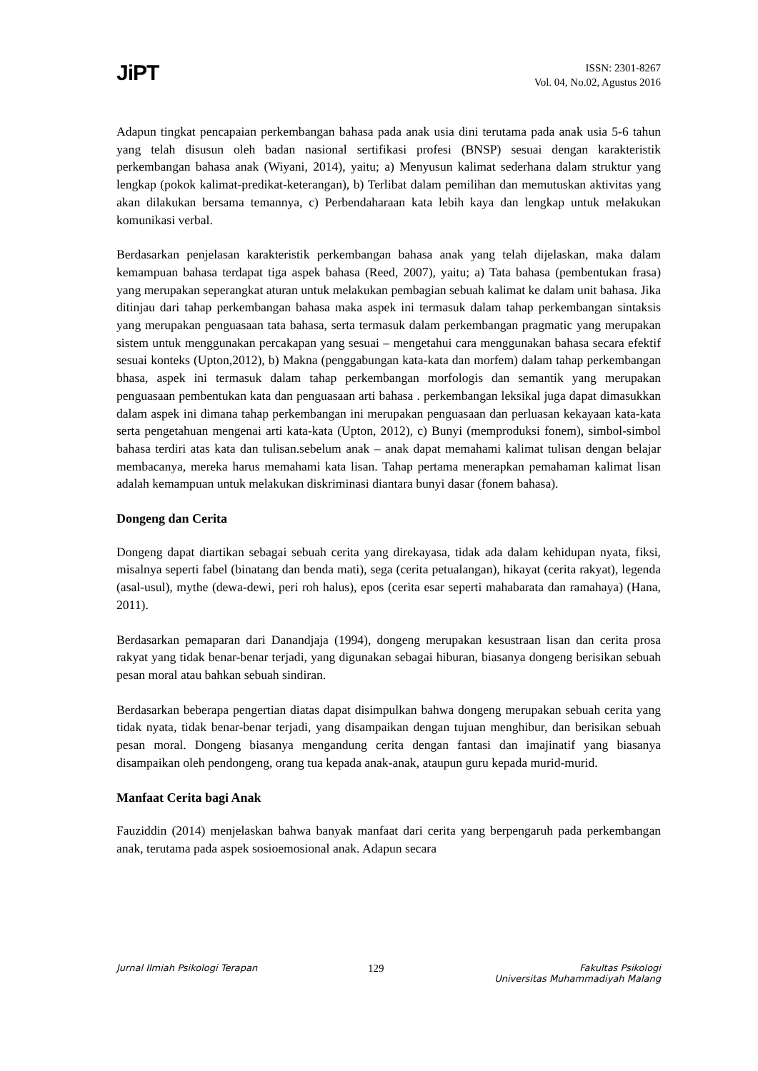JiPT
ISSN: 2301-8267
Vol. 04, No.02, Agustus 2016
Adapun tingkat pencapaian perkembangan bahasa pada anak usia dini terutama pada anak usia 5-6 tahun yang telah disusun oleh badan nasional sertifikasi profesi (BNSP) sesuai dengan karakteristik perkembangan bahasa anak (Wiyani, 2014), yaitu; a) Menyusun kalimat sederhana dalam struktur yang lengkap (pokok kalimat-predikat-keterangan), b) Terlibat dalam pemilihan dan memutuskan aktivitas yang akan dilakukan bersama temannya, c) Perbendaharaan kata lebih kaya dan lengkap untuk melakukan komunikasi verbal.
Berdasarkan penjelasan karakteristik perkembangan bahasa anak yang telah dijelaskan, maka dalam kemampuan bahasa terdapat tiga aspek bahasa (Reed, 2007), yaitu; a) Tata bahasa (pembentukan frasa) yang merupakan seperangkat aturan untuk melakukan pembagian sebuah kalimat ke dalam unit bahasa. Jika ditinjau dari tahap perkembangan bahasa maka aspek ini termasuk dalam tahap perkembangan sintaksis yang merupakan penguasaan tata bahasa, serta termasuk dalam perkembangan pragmatic yang merupakan sistem untuk menggunakan percakapan yang sesuai – mengetahui cara menggunakan bahasa secara efektif sesuai konteks (Upton,2012), b) Makna (penggabungan kata-kata dan morfem) dalam tahap perkembangan bhasa, aspek ini termasuk dalam tahap perkembangan morfologis dan semantik yang merupakan penguasaan pembentukan kata dan penguasaan arti bahasa . perkembangan leksikal juga dapat dimasukkan dalam aspek ini dimana tahap perkembangan ini merupakan penguasaan dan perluasan kekayaan kata-kata serta pengetahuan mengenai arti kata-kata (Upton, 2012), c) Bunyi (memproduksi fonem), simbol-simbol bahasa terdiri atas kata dan tulisan.sebelum anak – anak dapat memahami kalimat tulisan dengan belajar membacanya, mereka harus memahami kata lisan. Tahap pertama menerapkan pemahaman kalimat lisan adalah kemampuan untuk melakukan diskriminasi diantara bunyi dasar (fonem bahasa).
Dongeng dan Cerita
Dongeng dapat diartikan sebagai sebuah cerita yang direkayasa, tidak ada dalam kehidupan nyata, fiksi, misalnya seperti fabel (binatang dan benda mati), sega (cerita petualangan), hikayat (cerita rakyat), legenda (asal-usul), mythe (dewa-dewi, peri roh halus), epos (cerita esar seperti mahabarata dan ramahaya) (Hana, 2011).
Berdasarkan pemaparan dari Danandjaja (1994), dongeng merupakan kesustraan lisan dan cerita prosa rakyat yang tidak benar-benar terjadi, yang digunakan sebagai hiburan, biasanya dongeng berisikan sebuah pesan moral atau bahkan sebuah sindiran.
Berdasarkan beberapa pengertian diatas dapat disimpulkan bahwa dongeng merupakan sebuah cerita yang tidak nyata, tidak benar-benar terjadi, yang disampaikan dengan tujuan menghibur, dan berisikan sebuah pesan moral. Dongeng biasanya mengandung cerita dengan fantasi dan imajinatif yang biasanya disampaikan oleh pendongeng, orang tua kepada anak-anak, ataupun guru kepada murid-murid.
Manfaat Cerita bagi Anak
Fauziddin (2014) menjelaskan bahwa banyak manfaat dari cerita yang berpengaruh pada perkembangan anak, terutama pada aspek sosioemosional anak. Adapun secara
Jurnal Ilmiah Psikologi Terapan 129 Fakultas Psikologi
Universitas Muhammadiyah Malang